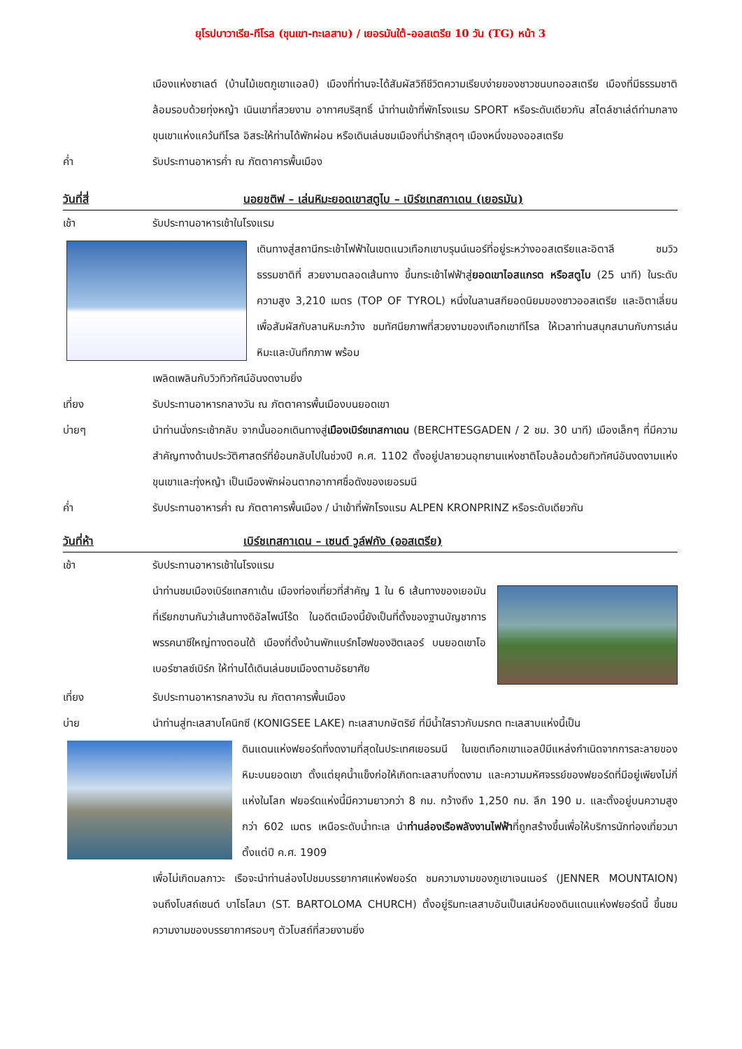ยุโรปบาวาเรีย-ทีโรล (ขุนเขา-ทะเลสาบ) / เยอรมันใต้-ออสเตรีย 10 วัน (TG) หน้า 3
เมืองแห่งชาเลต์ (บ้านไม้เขตภูเขาแอลป์) เมืองที่ท่านจะได้สัมผัสวิถีชีวิตความเรียบง่ายของชาวชนบทออสเตรีย เมืองที่มีธรรมชาติล้อมรอบด้วยทุ่งหญ้า เนินเขาที่สวยงาม อากาศบริสุทธิ์ นำท่านเข้าที่พักโรงแรม SPORT หรือระดับเดียวกัน สไตล์ชาเล่ต์ท่ามกลางขุนเขาแห่งแคว้นทีโรล อิสระให้ท่านได้พักผ่อน หรือเดินเล่นชมเมืองที่น่ารักสุดๆ เมืองหนึ่งของออสเตรีย
ค่ำ รับประทานอาหารค่ำ ณ ภัตตาคารพื้นเมือง
วันที่สี่ นอยชติฟ – เล่นหิมะยอดเขาสตูไบ – เบิร์ชเทสกาเดน (เยอรมัน)
เช้า รับประทานอาหารเช้าในโรงแรม
เดินทางสู่สถานีกระเช้าไฟฟ้าในเขตแนวเทือกเขาบรุนน์เนอร์ที่อยู่ระหว่างออสเตรียและอิตาลี ชมวิวธรรมชาติที่ สวยงามตลอดเส้นทาง ขึ้นกระเช้าไฟฟ้าสู่ยอดเขาไอสแกรต หรือสตูไบ (25 นาที) ในระดับความสูง 3,210 เมตร (TOP OF TYROL) หนึ่งในลานสกียอดนิยมของชาวออสเตรีย และอิตาเลี่ยน เพื่อสัมผัสกับลานหิมะกว้าง ชมทัศนียภาพที่สวยงามของเทือกเขาทีโรล ให้เวลาท่านสนุกสนานกับการเล่นหิมะและบันทึกภาพ พร้อม
เพลิดเพลินกับวิวทิวทัศน์อันงดงามยิ่ง
เที่ยง รับประทานอาหารกลางวัน ณ ภัตตาคารพื้นเมืองบนยอดเขา
บ่ายๆ นำท่านนั่งกระเช้ากลับ จากนั้นออกเดินทางสู่เมืองเบิร์ชเทสกาเดน (BERCHTESGADEN / 2 ชม. 30 นาที) เมืองเล็กๆ ที่มีความสำคัญทางด้านประวัติศาสตร์ที่ย้อนกลับไปในช่วงปี ค.ศ. 1102 ตั้งอยู่ปลายวนอุทยานแห่งชาติโอบล้อมด้วยทิวทัศน์อันงดงามแห่งขุนเขาและทุ่งหญ้า เป็นเมืองพักผ่อนตากอากาศชื่อดังของเยอรมนี
ค่ำ รับประทานอาหารค่ำ ณ ภัตตาคารพื้นเมือง / นำเข้าที่พักโรงแรม ALPEN KRONPRINZ หรือระดับเดียวกัน
วันที่ห้า เบิร์ชเทสกาเดน – เซนต์ วูล์ฟกัง (ออสเตรีย)
เช้า รับประทานอาหารเช้าในโรงแรม
นำท่านชมเมืองเบิร์ชเทสกาเด้น เมืองท่องเที่ยวที่สำคัญ 1 ใน 6 เส้นทางของเยอมันที่เรียกขานกันว่าเส้นทางดิอัลไพน์โร้ด ในอดีตเมืองนี้ยังเป็นที่ตั้งของฐานบัญชาการพรรคนาซีใหญ่ทางตอนใต้ เมืองที่ตั้งบ้านพักแบร์กโฮฟของฮิตเลอร์ บนยอดเขาโอเบอร์ซาลซ์เบิร์ก ให้ท่านได้เดินเล่นชมเมืองตามอัธยาศัย
เที่ยง รับประทานอาหารกลางวัน ณ ภัตตาคารพื้นเมือง
บ่าย นำท่านสู่ทะเลสาบโคนิกซี (KONIGSEE LAKE) ทะเลสาบกษัตริย์ ที่มีน้ำใสราวกับมรกต ทะเลสาบแห่งนี้เป็น
ดินแดนแห่งฟยอร์ดที่งดงามที่สุดในประเทศเยอรมนี ในเขตเทือกเขาแอลป์มีแหล่งกำเนิดจากการละลายของหิมะบนยอดเขา ตั้งแต่ยุคน้ำแข็งก่อให้เกิดทะเลสาบที่งดงาม และความมหัศจรรย์ของฟยอร์ดที่มีอยู่เพียงไม่กี่แห่งในโลก ฟยอร์ดแห่งนี้มีความยาวกว่า 8 กม. กว้างถึง 1,250 กม. ลึก 190 ม. และตั้งอยู่บนความสูงกว่า 602 เมตร เหนือระดับน้ำทะเล นำท่านล่องเรือพลังงานไฟฟ้าที่ถูกสร้างขึ้นเพื่อให้บริการนักท่องเที่ยวมาตั้งแต่ปี ค.ศ. 1909
เพื่อไม่เกิดมลภาวะ เรือจะนำท่านล่องไปชมบรรยากาศแห่งฟยอร์ด ชมความงามของภูเขาเจนเนอร์ (JENNER MOUNTAION) จนถึงโบสถ์เซนต์ บาโธโลมา (ST. BARTOLOMA CHURCH) ตั้งอยู่ริมทะเลสาบอันเป็นเสน่ห์ของดินแดนแห่งฟยอร์ดนี้ ขึ้นชมความงามของบรรยากาศรอบๆ ตัวโบสถ์ที่สวยงามยิ่ง